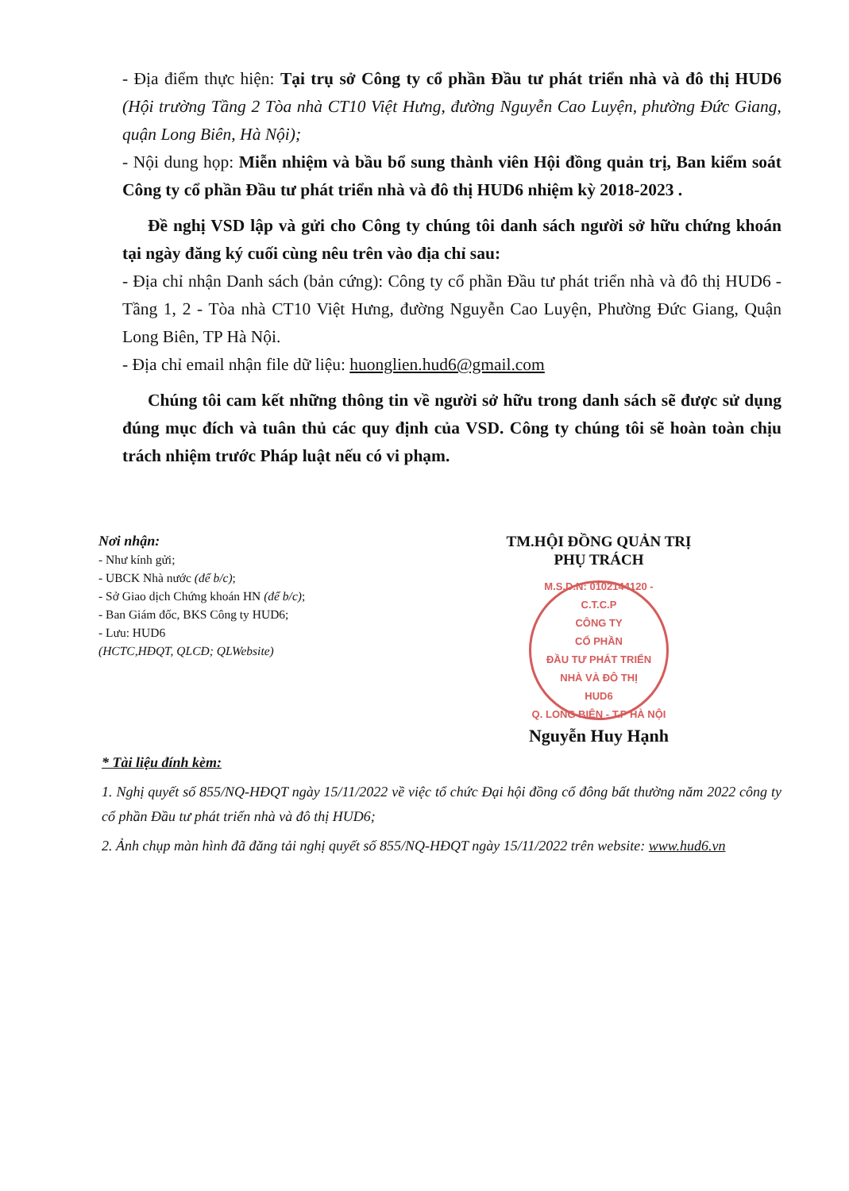- Địa điểm thực hiện: Tại trụ sở Công ty cổ phần Đầu tư phát triển nhà và đô thị HUD6 (Hội trường Tầng 2 Tòa nhà CT10 Việt Hưng, đường Nguyễn Cao Luyện, phường Đức Giang, quận Long Biên, Hà Nội);
- Nội dung họp: Miễn nhiệm và bầu bổ sung thành viên Hội đồng quản trị, Ban kiểm soát Công ty cổ phần Đầu tư phát triển nhà và đô thị HUD6 nhiệm kỳ 2018-2023 .
Đề nghị VSD lập và gửi cho Công ty chúng tôi danh sách người sở hữu chứng khoán tại ngày đăng ký cuối cùng nêu trên vào địa chỉ sau:
- Địa chỉ nhận Danh sách (bản cứng): Công ty cổ phần Đầu tư phát triển nhà và đô thị HUD6 - Tầng 1, 2 - Tòa nhà CT10 Việt Hưng, đường Nguyễn Cao Luyện, Phường Đức Giang, Quận Long Biên, TP Hà Nội.
- Địa chỉ email nhận file dữ liệu: huonglien.hud6@gmail.com
Chúng tôi cam kết những thông tin về người sở hữu trong danh sách sẽ được sử dụng đúng mục đích và tuân thủ các quy định của VSD. Công ty chúng tôi sẽ hoàn toàn chịu trách nhiệm trước Pháp luật nếu có vi phạm.
Nơi nhận:
- Như kính gửi;
- UBCK Nhà nước (để b/c);
- Sở Giao dịch Chứng khoán HN (để b/c);
- Ban Giám đốc, BKS Công ty HUD6;
- Lưu: HUD6
(HCTC,HĐQT, QLCĐ; QLWebsite)
TM.HỘI ĐỒNG QUẢN TRỊ
PHỤ TRÁCH
M.S.D.N: 0102144120 - C.T.C.P
CÔNG TY
CỔ PHẦN
ĐẦU TƯ PHÁT TRIỂN
NHÀ VÀ ĐÔ THỊ
HUD6
Q. LONG BIÊN - T.P HÀ NỘI
Nguyễn Huy Hạnh
* Tài liệu đính kèm:
1. Nghị quyết số 855/NQ-HĐQT ngày 15/11/2022 về việc tổ chức Đại hội đồng cổ đông bất thường năm 2022 công ty cổ phần Đầu tư phát triển nhà và đô thị HUD6;
2. Ảnh chụp màn hình đã đăng tải nghị quyết số 855/NQ-HĐQT ngày 15/11/2022 trên website: www.hud6.vn